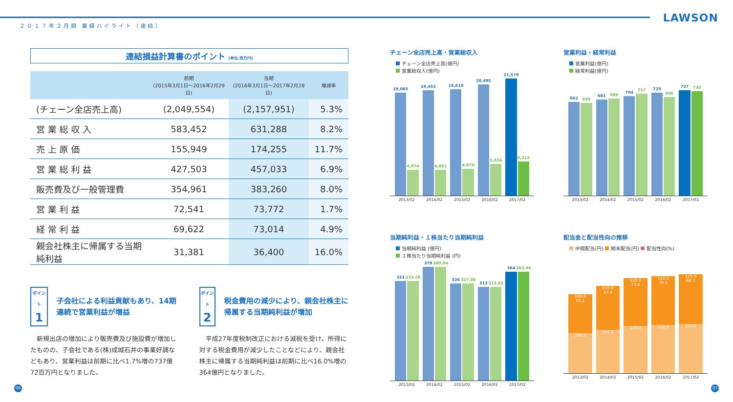２０１７年２月期 業績ハイライト（連結）
LAWSON
連結損益計算書のポイント (単位:百万円)
| | 前期 (2015年3月1日～2016年2月29日) | 当期 (2016年3月1日～2017年2月28日) | 増減率 |
| --- | --- | --- | --- |
| (チェーン全店売上高) | (2,049,554) | (2,157,951) | 5.3% |
| 営 業 総 収 入 | 583,452 | 631,288 | 8.2% |
| 売 上 原 価 | 155,949 | 174,255 | 11.7% |
| 営 業 総 利 益 | 427,503 | 457,033 | 6.9% |
| 販売費及び一般管理費 | 354,961 | 383,260 | 8.0% |
| 営 業 利 益 | 72,541 | 73,772 | 1.7% |
| 経 常 利 益 | 69,622 | 73,014 | 4.9% |
| 親会社株主に帰属する当期純利益 | 31,381 | 36,400 | 16.0% |
ポイント
1
子会社による利益貢献もあり、14期連続で営業利益が増益
　新規出店の増加により販売費及び施設費が増加したものの、子会社である(株)成城石井の事業好調などもあり、営業利益は前期に比べ1.7%増の737億72百万円となりました。
ポイント
2
税金費用の減少により、親会社株主に帰属する当期純利益が増加
　平成27年度税制改正における減税を受け、所得に対する税金費用が減少したことなどにより、親会社株主に帰属する当期純利益は前期に比べ16.0%増の364億円となりました。
チェーン全店売上高・営業総収入
チェーン全店売上高(億円)
営業総収入(億円)
19,065
4,874
19,453
4,852
19,619
4,979
20,495
5,834
21,579
6,312
2013/02 2014/02 2015/02 2016/02 2017/02
営業利益・経常利益
営業利益(億円)
経常利益(億円)
662
659
681
688
704
717
725
696
737
730
2013/02 2014/02 2015/02 2016/02 2017/02
当期純利益・１株当たり当期純利益
当期純利益 (億円)
１株当たり当期純利益 (円)
331
332.20
379
380.04
326
327.08
313
313.81
364
363.96
2013/02 2014/02 2015/02 2016/02 2017/02
配当金と配当性向の推移
中間配当(円) 期末配当(円) 配当性向(%)
100.0
60.2
100.0
110.0
57.9
110.0
120.0
73.4
120.0
122.5
78.1
122.5
125.0
68.7
125.0
2013/02 2014/02 2015/02 2016/02 2017/02
06 07